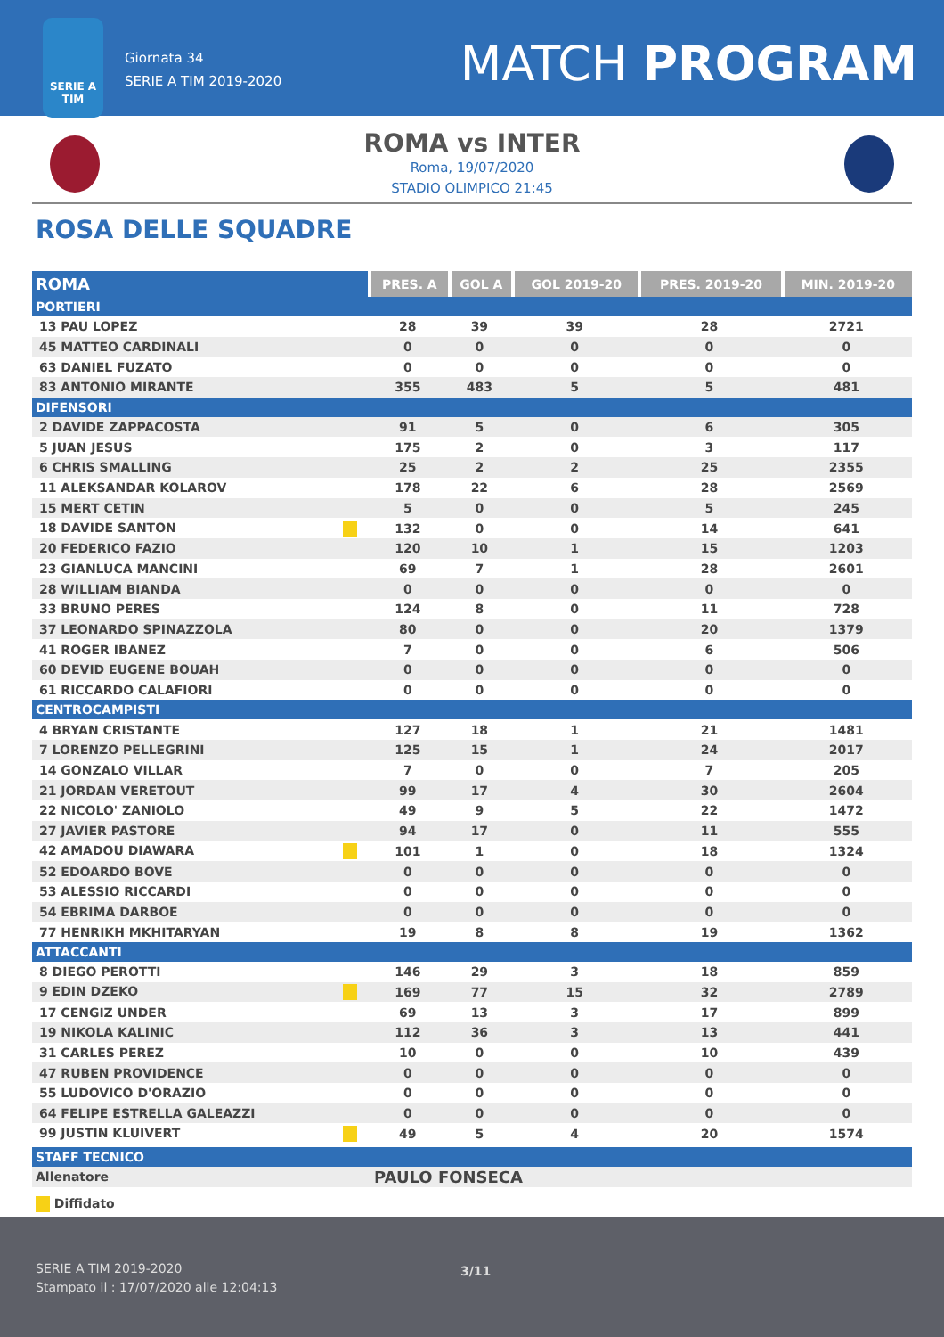SERIE A
TIM
Giornata 34
SERIE A TIM 2019-2020
MATCH PROGRAM
ROMA vs INTER
Roma, 19/07/2020
STADIO OLIMPICO 21:45
ROSA DELLE SQUADRE
| ROMA | PRES. A | GOL A | GOL 2019-20 | PRES. 2019-20 | MIN. 2019-20 |
| --- | --- | --- | --- | --- | --- |
| PORTIERI | | | | | |
| 13 PAU LOPEZ | 28 | 39 | 39 | 28 | 2721 |
| 45 MATTEO CARDINALI | 0 | 0 | 0 | 0 | 0 |
| 63 DANIEL FUZATO | 0 | 0 | 0 | 0 | 0 |
| 83 ANTONIO MIRANTE | 355 | 483 | 5 | 5 | 481 |
| DIFENSORI | | | | | |
| 2 DAVIDE ZAPPACOSTA | 91 | 5 | 0 | 6 | 305 |
| 5 JUAN JESUS | 175 | 2 | 0 | 3 | 117 |
| 6 CHRIS SMALLING | 25 | 2 | 2 | 25 | 2355 |
| 11 ALEKSANDAR KOLAROV | 178 | 22 | 6 | 28 | 2569 |
| 15 MERT CETIN | 5 | 0 | 0 | 5 | 245 |
| 18 DAVIDE SANTON | 132 | 0 | 0 | 14 | 641 |
| 20 FEDERICO FAZIO | 120 | 10 | 1 | 15 | 1203 |
| 23 GIANLUCA MANCINI | 69 | 7 | 1 | 28 | 2601 |
| 28 WILLIAM BIANDA | 0 | 0 | 0 | 0 | 0 |
| 33 BRUNO PERES | 124 | 8 | 0 | 11 | 728 |
| 37 LEONARDO SPINAZZOLA | 80 | 0 | 0 | 20 | 1379 |
| 41 ROGER IBANEZ | 7 | 0 | 0 | 6 | 506 |
| 60 DEVID EUGENE BOUAH | 0 | 0 | 0 | 0 | 0 |
| 61 RICCARDO CALAFIORI | 0 | 0 | 0 | 0 | 0 |
| CENTROCAMPISTI | | | | | |
| 4 BRYAN CRISTANTE | 127 | 18 | 1 | 21 | 1481 |
| 7 LORENZO PELLEGRINI | 125 | 15 | 1 | 24 | 2017 |
| 14 GONZALO VILLAR | 7 | 0 | 0 | 7 | 205 |
| 21 JORDAN VERETOUT | 99 | 17 | 4 | 30 | 2604 |
| 22 NICOLO' ZANIOLO | 49 | 9 | 5 | 22 | 1472 |
| 27 JAVIER PASTORE | 94 | 17 | 0 | 11 | 555 |
| 42 AMADOU DIAWARA | 101 | 1 | 0 | 18 | 1324 |
| 52 EDOARDO BOVE | 0 | 0 | 0 | 0 | 0 |
| 53 ALESSIO RICCARDI | 0 | 0 | 0 | 0 | 0 |
| 54 EBRIMA DARBOE | 0 | 0 | 0 | 0 | 0 |
| 77 HENRIKH MKHITARYAN | 19 | 8 | 8 | 19 | 1362 |
| ATTACCANTI | | | | | |
| 8 DIEGO PEROTTI | 146 | 29 | 3 | 18 | 859 |
| 9 EDIN DZEKO | 169 | 77 | 15 | 32 | 2789 |
| 17 CENGIZ UNDER | 69 | 13 | 3 | 17 | 899 |
| 19 NIKOLA KALINIC | 112 | 36 | 3 | 13 | 441 |
| 31 CARLES PEREZ | 10 | 0 | 0 | 10 | 439 |
| 47 RUBEN PROVIDENCE | 0 | 0 | 0 | 0 | 0 |
| 55 LUDOVICO D'ORAZIO | 0 | 0 | 0 | 0 | 0 |
| 64 FELIPE ESTRELLA GALEAZZI | 0 | 0 | 0 | 0 | 0 |
| 99 JUSTIN KLUIVERT | 49 | 5 | 4 | 20 | 1574 |
| STAFF TECNICO | |
| Allenatore | PAULO FONSECA |
Diffidato
SERIE A TIM 2019-2020
Stampato il : 17/07/2020 alle 12:04:13
3/11